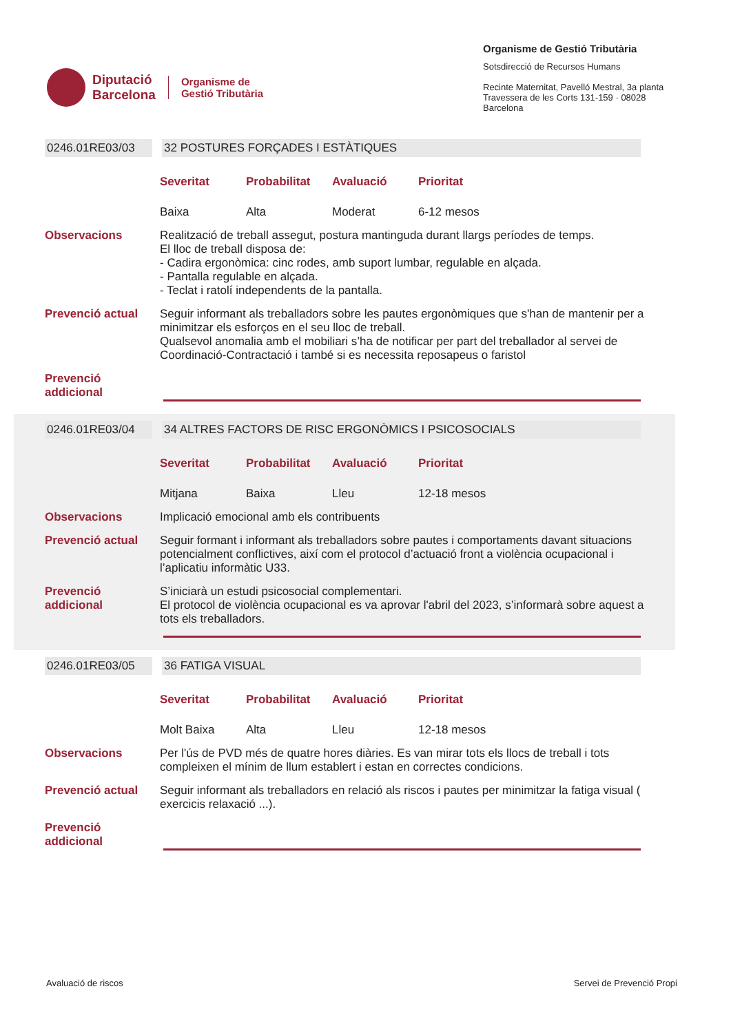Diputació
Barcelona
Organisme de
Gestió Tributària
Organisme de Gestió Tributària
Sotsdirecció de Recursos Humans
Recinte Maternitat, Pavelló Mestral, 3a planta
Travessera de les Corts 131-159 · 08028 Barcelona
0246.01RE03/03 32 POSTURES FORÇADES I ESTÀTIQUES
Severitat Probabilitat Avaluació Prioritat
Baixa Alta Moderat 6-12 mesos
Observacions Realització de treball assegut, postura mantinguda durant llargs períodes de temps.
El lloc de treball disposa de:
- Cadira ergonòmica: cinc rodes, amb suport lumbar, regulable en alçada.
- Pantalla regulable en alçada.
- Teclat i ratolí independents de la pantalla.
Prevenció actual Seguir informant als treballadors sobre les pautes ergonòmiques que s'han de mantenir per a minimitzar els esforços en el seu lloc de treball.
Qualsevol anomalia amb el mobiliari s’ha de notificar per part del treballador al servei de Coordinació-Contractació i també si es necessita reposapeus o faristol
Prevenció
addicional
0246.01RE03/04 34 ALTRES FACTORS DE RISC ERGONÒMICS I PSICOSOCIALS
Severitat Probabilitat Avaluació Prioritat
Mitjana Baixa Lleu 12-18 mesos
Observacions Implicació emocional amb els contribuents
Prevenció actual Seguir formant i informant als treballadors sobre pautes i comportaments davant situacions potencialment conflictives, així com el protocol d’actuació front a violència ocupacional i l’aplicatiu informàtic U33.
Prevenció
addicional
S’iniciarà un estudi psicosocial complementari.
El protocol de violència ocupacional es va aprovar l'abril del 2023, s’informarà sobre aquest a tots els treballadors.
0246.01RE03/05 36 FATIGA VISUAL
Severitat Probabilitat Avaluació Prioritat
Molt Baixa Alta Lleu 12-18 mesos
Observacions Per l'ús de PVD més de quatre hores diàries. Es van mirar tots els llocs de treball i tots compleixen el mínim de llum establert i estan en correctes condicions.
Prevenció actual Seguir informant als treballadors en relació als riscos i pautes per minimitzar la fatiga visual ( exercicis relaxació ...).
Prevenció
addicional
Avaluació de riscos Servei de Prevenció Propi